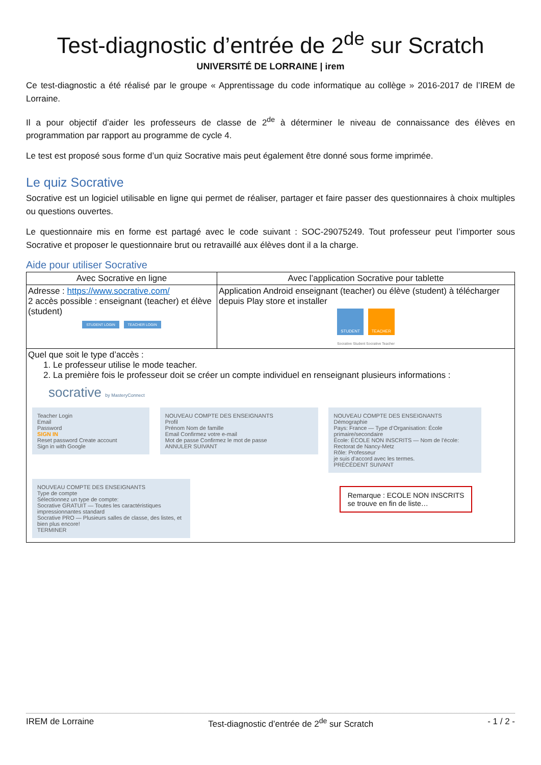Test-diagnostic d’entrée de 2<sup>de</sup> sur Scratch
UNIVERSITÉ DE LORRAINE | irem
Ce test-diagnostic a été réalisé par le groupe « Apprentissage du code informatique au collège » 2016-2017 de l’IREM de Lorraine.
Il a pour objectif d’aider les professeurs de classe de 2<sup>de</sup> à déterminer le niveau de connaissance des élèves en programmation par rapport au programme de cycle 4.
Le test est proposé sous forme d’un quiz Socrative mais peut également être donné sous forme imprimée.
Le quiz Socrative
Socrative est un logiciel utilisable en ligne qui permet de réaliser, partager et faire passer des questionnaires à choix multiples ou questions ouvertes.
Le questionnaire mis en forme est partagé avec le code suivant : SOC-29075249. Tout professeur peut l’importer sous Socrative et proposer le questionnaire brut ou retravaillé aux élèves dont il a la charge.
Aide pour utiliser Socrative
| Avec Socrative en ligne | Avec l’application Socrative pour tablette |
| --- | --- |
| Adresse : https://www.socrative.com/ 2 accès possible : enseignant (teacher) et élève (student) STUDENT LOGIN TEACHER LOGIN | Application Android enseignant (teacher) ou élève (student) à télécharger depuis Play store et installer STUDENT TEACHER Socrative Student Socrative Teacher |
| Quel que soit le type d’accès : 1. Le professeur utilise le mode teacher. 2. La première fois le professeur doit se créer un compte individuel en renseignant plusieurs informations : socrative by MasteryConnect Teacher Login Email Password SIGN IN Reset password Create account Sign in with Google NOUVEAU COMPTE DES ENSEIGNANTS Profil Prénom Nom de famille Email Confirmez votre e-mail Mot de passe Confirmez le mot de passe ANNULER SUIVANT NOUVEAU COMPTE DES ENSEIGNANTS Démographie Pays: France — Type d’Organisation: École primaire/secondaire École: ÉCOLE NON INSCRITS — Nom de l’école: Rectorat de Nancy-Metz Rôle: Professeur je suis d’accord avec les termes. PRÉCÉDENT SUIVANT NOUVEAU COMPTE DES ENSEIGNANTS Type de compte Sélectionnez un type de compte: Socrative GRATUIT — Toutes les caractéristiques impressionnantes standard Socrative PRO — Plusieurs salles de classe, des listes, et bien plus encore! TERMINER Remarque : ECOLE NON INSCRITS se trouve en fin de liste… | |
IREM de Lorraine Test-diagnostic d’entrée de 2<sup>de</sup> sur Scratch - 1 / 2 -